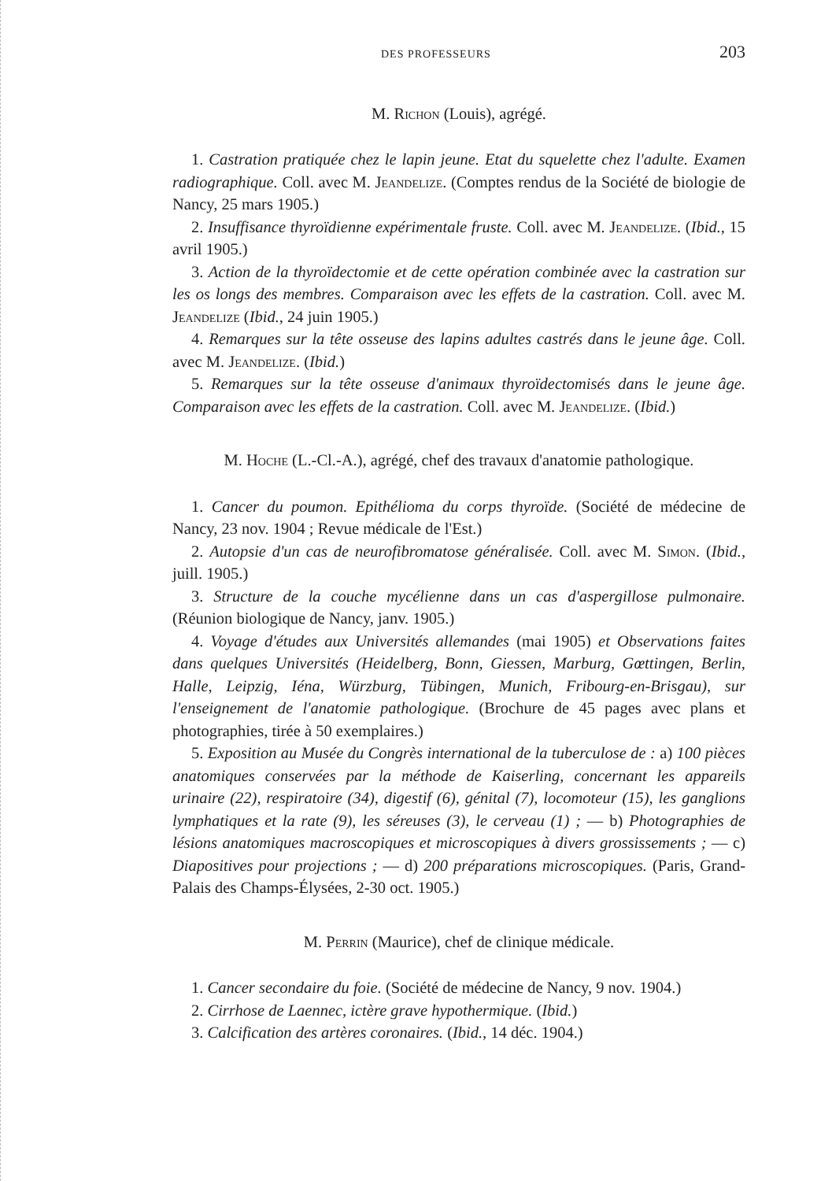DES PROFESSEURS 203
M. Richon (Louis), agrégé.
1. Castration pratiquée chez le lapin jeune. Etat du squelette chez l'adulte. Examen radiographique. Coll. avec M. Jeandelize. (Comptes rendus de la Société de biologie de Nancy, 25 mars 1905.)
2. Insuffisance thyroïdienne expérimentale fruste. Coll. avec M. Jeandelize. (Ibid., 15 avril 1905.)
3. Action de la thyroïdectomie et de cette opération combinée avec la castration sur les os longs des membres. Comparaison avec les effets de la castration. Coll. avec M. Jeandelize (Ibid., 24 juin 1905.)
4. Remarques sur la tête osseuse des lapins adultes castrés dans le jeune âge. Coll. avec M. Jeandelize. (Ibid.)
5. Remarques sur la tête osseuse d'animaux thyroïdectomisés dans le jeune âge. Comparaison avec les effets de la castration. Coll. avec M. Jeandelize. (Ibid.)
M. Hoche (L.-Cl.-A.), agrégé, chef des travaux d'anatomie pathologique.
1. Cancer du poumon. Epithélioma du corps thyroïde. (Société de médecine de Nancy, 23 nov. 1904 ; Revue médicale de l'Est.)
2. Autopsie d'un cas de neurofibromatose généralisée. Coll. avec M. Simon. (Ibid., juill. 1905.)
3. Structure de la couche mycélienne dans un cas d'aspergillose pulmonaire. (Réunion biologique de Nancy, janv. 1905.)
4. Voyage d'études aux Universités allemandes (mai 1905) et Observations faites dans quelques Universités (Heidelberg, Bonn, Giessen, Marburg, Gœttingen, Berlin, Halle, Leipzig, Iéna, Würzburg, Tübingen, Munich, Fribourg-en-Brisgau), sur l'enseignement de l'anatomie pathologique. (Brochure de 45 pages avec plans et photographies, tirée à 50 exemplaires.)
5. Exposition au Musée du Congrès international de la tuberculose de : a) 100 pièces anatomiques conservées par la méthode de Kaiserling, concernant les appareils urinaire (22), respiratoire (34), digestif (6), génital (7), locomoteur (15), les ganglions lymphatiques et la rate (9), les séreuses (3), le cerveau (1) ; — b) Photographies de lésions anatomiques macroscopiques et microscopiques à divers grossissements ; — c) Diapositives pour projections ; — d) 200 préparations microscopiques. (Paris, Grand-Palais des Champs-Élysées, 2-30 oct. 1905.)
M. Perrin (Maurice), chef de clinique médicale.
1. Cancer secondaire du foie. (Société de médecine de Nancy, 9 nov. 1904.)
2. Cirrhose de Laennec, ictère grave hypothermique. (Ibid.)
3. Calcification des artères coronaires. (Ibid., 14 déc. 1904.)